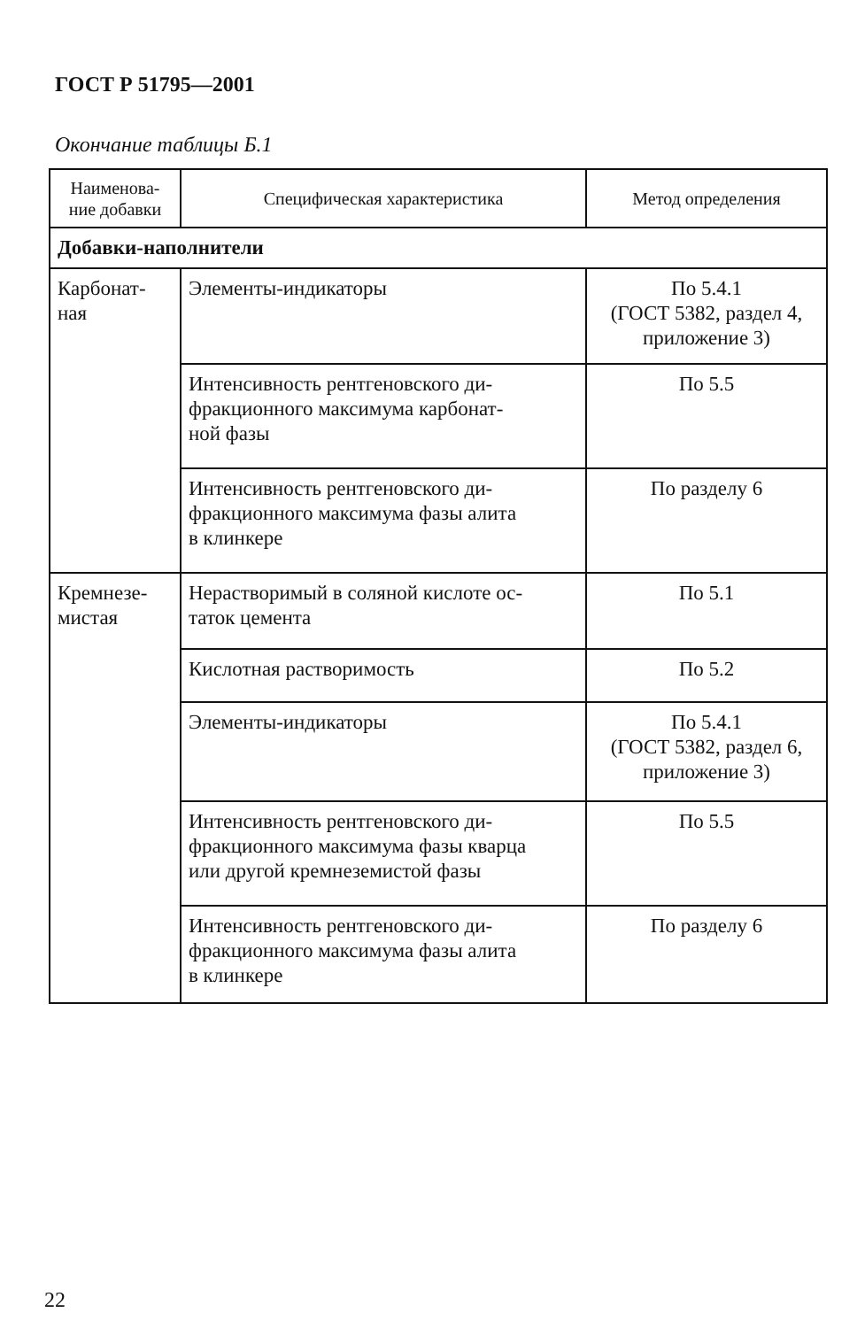ГОСТ Р 51795—2001
Окончание таблицы Б.1
| Наименова- ние добавки | Специфическая характеристика | Метод определения |
| --- | --- | --- |
| Добавки-наполнители | | |
| Карбонат- ная | Элементы-индикаторы | По 5.4.1 (ГОСТ 5382, раздел 4, приложение 3) |
| | Интенсивность рентгеновского ди- фракционного максимума карбонат- ной фазы | По 5.5 |
| | Интенсивность рентгеновского ди- фракционного максимума фазы алита в клинкере | По разделу 6 |
| Кремнезе- мистая | Нерастворимый в соляной кислоте ос- таток цемента | По 5.1 |
| | Кислотная растворимость | По 5.2 |
| | Элементы-индикаторы | По 5.4.1 (ГОСТ 5382, раздел 6, приложение 3) |
| | Интенсивность рентгеновского ди- фракционного максимума фазы кварца или другой кремнеземистой фазы | По 5.5 |
| | Интенсивность рентгеновского ди- фракционного максимума фазы алита в клинкере | По разделу 6 |
22